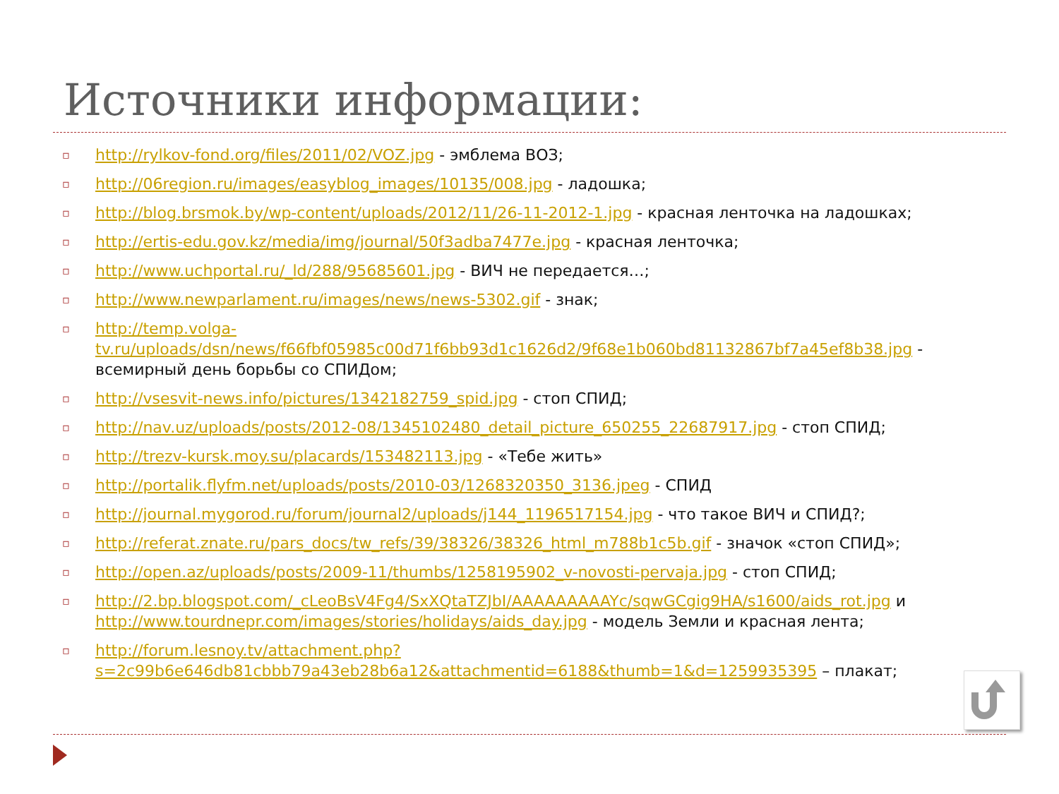Источники информации:
▫ http://rylkov-fond.org/files/2011/02/VOZ.jpg - эмблема ВОЗ;
▫ http://06region.ru/images/easyblog_images/10135/008.jpg - ладошка;
▫ http://blog.brsmok.by/wp-content/uploads/2012/11/26-11-2012-1.jpg - красная ленточка на ладошках;
▫ http://ertis-edu.gov.kz/media/img/journal/50f3adba7477e.jpg - красная ленточка;
▫ http://www.uchportal.ru/_ld/288/95685601.jpg - ВИЧ не передается…;
▫ http://www.newparlament.ru/images/news/news-5302.gif - знак;
▫ http://temp.volga-tv.ru/uploads/dsn/news/f66fbf05985c00d71f6bb93d1c1626d2/9f68e1b060bd81132867bf7a45ef8b38.jpg - всемирный день борьбы со СПИДом;
▫ http://vsesvit-news.info/pictures/1342182759_spid.jpg - стоп СПИД;
▫ http://nav.uz/uploads/posts/2012-08/1345102480_detail_picture_650255_22687917.jpg - стоп СПИД;
▫ http://trezv-kursk.moy.su/placards/153482113.jpg - «Тебе жить»
▫ http://portalik.flyfm.net/uploads/posts/2010-03/1268320350_3136.jpeg - СПИД
▫ http://journal.mygorod.ru/forum/journal2/uploads/j144_1196517154.jpg - что такое ВИЧ и СПИД?;
▫ http://referat.znate.ru/pars_docs/tw_refs/39/38326/38326_html_m788b1c5b.gif - значок «стоп СПИД»;
▫ http://open.az/uploads/posts/2009-11/thumbs/1258195902_v-novosti-pervaja.jpg - стоп СПИД;
▫ http://2.bp.blogspot.com/_cLeoBsV4Fg4/SxXQtaTZJbI/AAAAAAAAAYc/sqwGCgig9HA/s1600/aids_rot.jpg и http://www.tourdnepr.com/images/stories/holidays/aids_day.jpg - модель Земли и красная лента;
▫ http://forum.lesnoy.tv/attachment.php?s=2c99b6e646db81cbbb79a43eb28b6a12&attachmentid=6188&thumb=1&d=1259935395 – плакат;